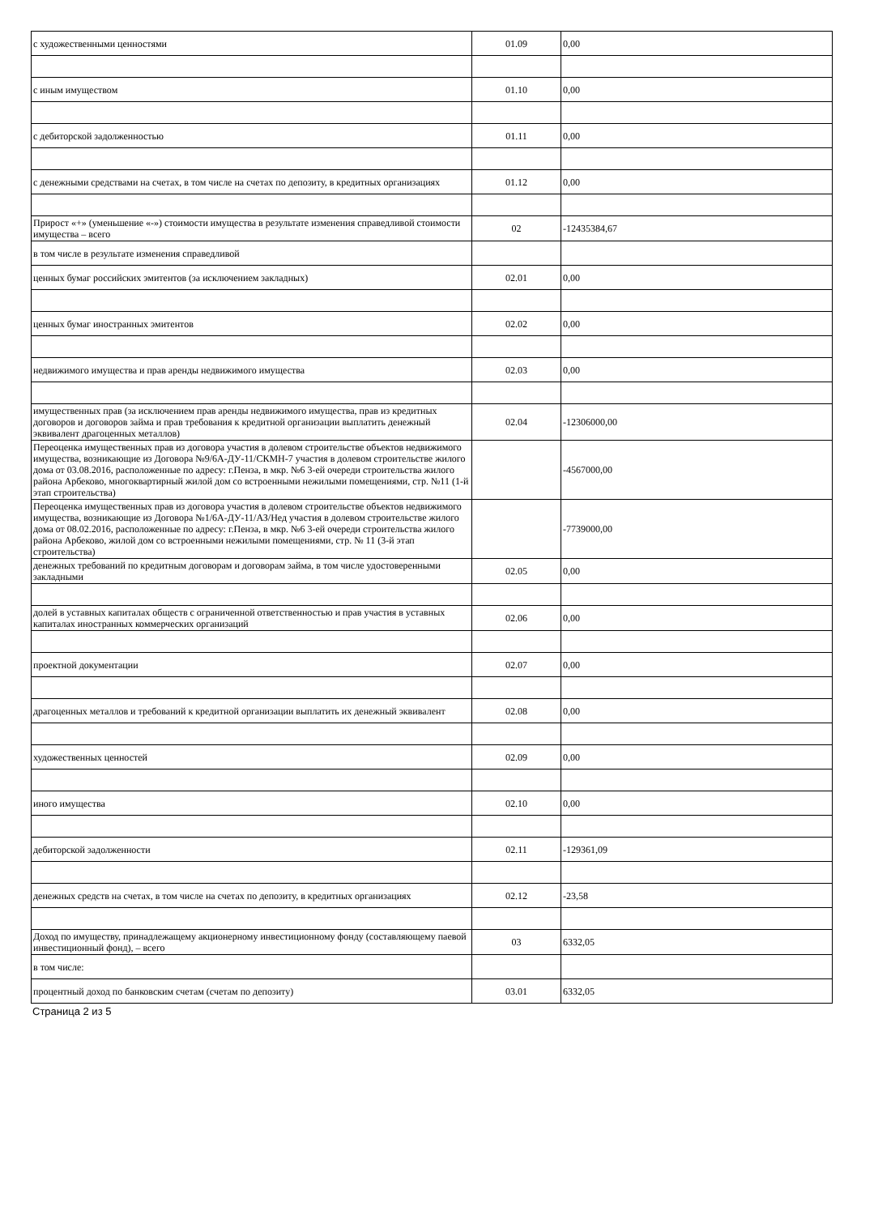| с художественными ценностями | 01.09 | 0,00 |
| с иным имуществом | 01.10 | 0,00 |
| с дебиторской задолженностью | 01.11 | 0,00 |
| с денежными средствами на счетах, в том числе на счетах по депозиту, в кредитных организациях | 01.12 | 0,00 |
| Прирост «+» (уменьшение «-») стоимости имущества в результате изменения справедливой стоимости имущества – всего | 02 | -12435384,67 |
| в том числе в результате изменения справедливой | | |
| ценных бумаг российских эмитентов (за исключением закладных) | 02.01 | 0,00 |
| ценных бумаг иностранных эмитентов | 02.02 | 0,00 |
| недвижимого имущества и прав аренды недвижимого имущества | 02.03 | 0,00 |
| имущественных прав (за исключением прав аренды недвижимого имущества, прав из кредитных договоров и договоров займа и прав требования к кредитной организации выплатить денежный эквивалент драгоценных металлов) | 02.04 | -12306000,00 |
| Переоценка имущественных прав из договора участия в долевом строительстве объектов недвижимого имущества, возникающие из Договора №9/6А-ДУ-11/СКМН-7 участия в долевом строительстве жилого дома от 03.08.2016, расположенные по адресу: г.Пенза, в мкр. №6 3-ей очереди строительства жилого района Арбеково, многоквартирный жилой дом со встроенными нежилыми помещениями, стр. №11 (1-й этап строительства) | | -4567000,00 |
| Переоценка имущественных прав из договора участия в долевом строительстве объектов недвижимого имущества, возникающие из Договора №1/6А-ДУ-11/АЗ/Нед участия в долевом строительстве жилого дома от 08.02.2016, расположенные по адресу: г.Пенза, в мкр. №6 3-ей очереди строительства жилого района Арбеково, жилой дом со встроенными нежилыми помещениями, стр. № 11 (3-й этап строительства) | | -7739000,00 |
| денежных требований по кредитным договорам и договорам займа, в том числе удостоверенными закладными | 02.05 | 0,00 |
| долей в уставных капиталах обществ с ограниченной ответственностью и прав участия в уставных капиталах иностранных коммерческих организаций | 02.06 | 0,00 |
| проектной документации | 02.07 | 0,00 |
| драгоценных металлов и требований к кредитной организации выплатить их денежный эквивалент | 02.08 | 0,00 |
| художественных ценностей | 02.09 | 0,00 |
| иного имущества | 02.10 | 0,00 |
| дебиторской задолженности | 02.11 | -129361,09 |
| денежных средств на счетах, в том числе на счетах по депозиту, в кредитных организациях | 02.12 | -23,58 |
| Доход по имуществу, принадлежащему акционерному инвестиционному фонду (составляющему паевой инвестиционный фонд), – всего | 03 | 6332,05 |
| в том числе: | | |
| процентный доход по банковским счетам (счетам по депозиту) | 03.01 | 6332,05 |
Страница 2 из 5